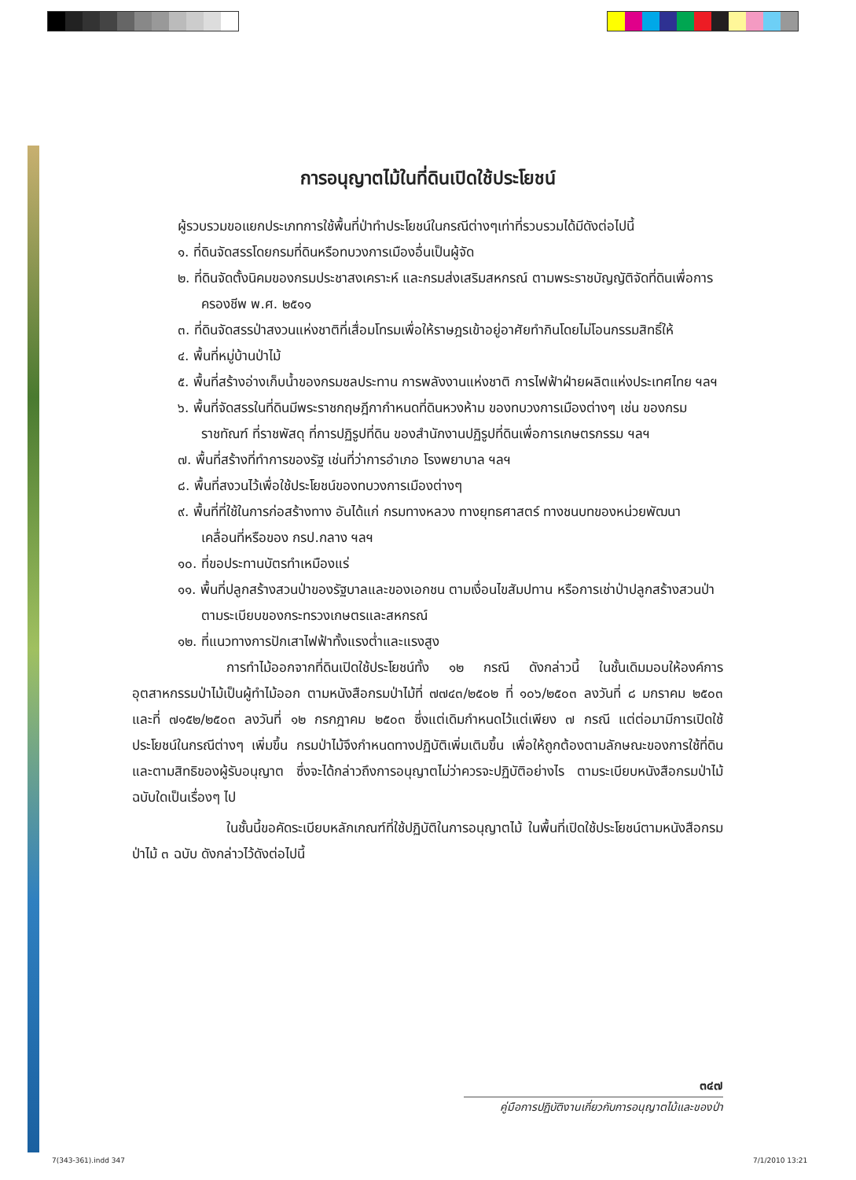การอนุญาตไม้ในที่ดินเปิดใช้ประโยชน์
ผู้รวบรวมขอแยกประเภทการใช้พื้นที่ป่าทำประโยชน์ในกรณีต่างๆเท่าที่รวบรวมได้มีดังต่อไปนี้
๑. ที่ดินจัดสรรโดยกรมที่ดินหรือทบวงการเมืองอื่นเป็นผู้จัด
๒. ที่ดินจัดตั้งนิคมของกรมประชาสงเคราะห์ และกรมส่งเสริมสหกรณ์ ตามพระราชบัญญัติจัดที่ดินเพื่อการครองชีพ พ.ศ. ๒๕๑๑
๓. ที่ดินจัดสรรป่าสงวนแห่งชาติที่เสื่อมโทรมเพื่อให้ราษฎรเข้าอยู่อาศัยทำกินโดยไม่โอนกรรมสิทธิ์ให้
๔. พื้นที่หมู่บ้านป่าไม้
๕. พื้นที่สร้างอ่างเก็บน้ำของกรมชลประทาน การพลังงานแห่งชาติ การไฟฟ้าฝ่ายผลิตแห่งประเทศไทย ฯลฯ
๖. พื้นที่จัดสรรในที่ดินมีพระราชกฤษฎีกากำหนดที่ดินหวงห้าม ของทบวงการเมืองต่างๆ เช่น ของกรมราชทัณฑ์ ที่ราชพัสดุ ที่การปฏิรูปที่ดิน ของสำนักงานปฏิรูปที่ดินเพื่อการเกษตรกรรม ฯลฯ
๗. พื้นที่สร้างที่ทำการของรัฐ เช่นที่ว่าการอำเภอ โรงพยาบาล ฯลฯ
๘. พื้นที่สงวนไว้เพื่อใช้ประโยชน์ของทบวงการเมืองต่างๆ
๙. พื้นที่ที่ใช้ในการก่อสร้างทาง อันได้แก่ กรมทางหลวง ทางยุทธศาสตร์ ทางชนบทของหน่วยพัฒนาเคลื่อนที่หรือของ กรป.กลาง ฯลฯ
๑๐. ที่ขอประทานบัตรทำเหมืองแร่
๑๑. พื้นที่ปลูกสร้างสวนป่าของรัฐบาลและของเอกชน ตามเงื่อนไขสัมปทาน หรือการเช่าป่าปลูกสร้างสวนป่าตามระเบียบของกระทรวงเกษตรและสหกรณ์
๑๒. ที่แนวทางการปักเสาไฟฟ้าทั้งแรงต่ำและแรงสูง
การทำไม้ออกจากที่ดินเปิดใช้ประโยชน์ทั้ง ๑๒ กรณี ดังกล่าวนี้ ในชั้นเดิมมอบให้องค์การอุตสาหกรรมป่าไม้เป็นผู้ทำไม้ออก ตามหนังสือกรมป่าไม้ที่ ๗๗๔๓/๒๕๐๒ ที่ ๑๐๖/๒๕๐๓ ลงวันที่ ๘ มกราคม ๒๕๐๓ และที่ ๗๑๕๒/๒๕๐๓ ลงวันที่ ๑๒ กรกฎาคม ๒๕๐๓ ซึ่งแต่เดิมกำหนดไว้แต่เพียง ๗ กรณี แต่ต่อมามีการเปิดใช้ประโยชน์ในกรณีต่างๆ เพิ่มขึ้น กรมป่าไม้จึงกำหนดทางปฏิบัติเพิ่มเติมขึ้น เพื่อให้ถูกต้องตามลักษณะของการใช้ที่ดินและตามสิทธิของผู้รับอนุญาต ซึ่งจะได้กล่าวถึงการอนุญาตไม่ว่าควรจะปฏิบัติอย่างไร ตามระเบียบหนังสือกรมป่าไม้ฉบับใดเป็นเรื่องๆ ไป
ในชั้นนี้ขอคัดระเบียบหลักเกณฑ์ที่ใช้ปฏิบัติในการอนุญาตไม้ ในพื้นที่เปิดใช้ประโยชน์ตามหนังสือกรมป่าไม้ ๓ ฉบับ ดังกล่าวไว้ดังต่อไปนี้
๓๔๗
คู่มือการปฏิบัติงานเกี่ยวกับการอนุญาตไม้และของป่า
7(343-361).indd 347 7/1/2010 13:21